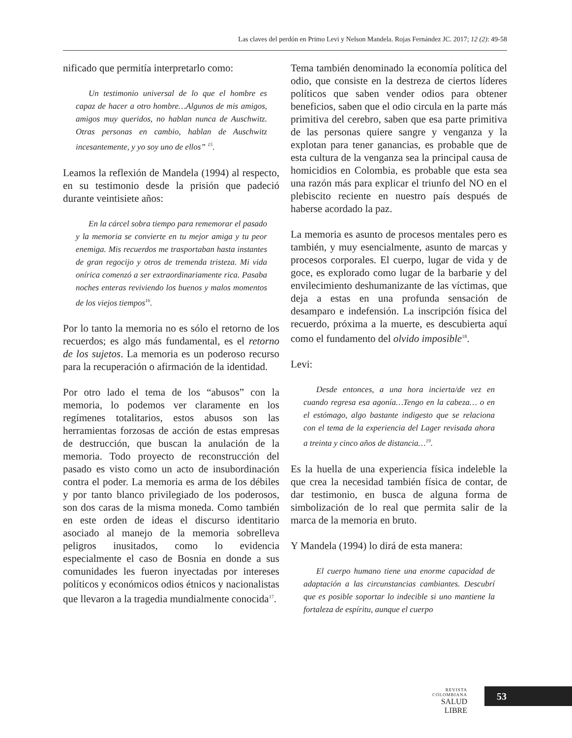Las claves del perdón en Primo Levi y Nelson Mandela. Rojas Fernández JC. 2017; 12 (2): 49-58
nificado que permitía interpretarlo como:
Un testimonio universal de lo que el hombre es capaz de hacer a otro hombre…Algunos de mis amigos, amigos muy queridos, no hablan nunca de Auschwitz. Otras personas en cambio, hablan de Auschwitz incesantemente, y yo soy uno de ellos” <sup>15</sup>.
Leamos la reflexión de Mandela (1994) al respecto, en su testimonio desde la prisión que padeció durante veintisiete años:
En la cárcel sobra tiempo para rememorar el pasado y la memoria se convierte en tu mejor amiga y tu peor enemiga. Mis recuerdos me trasportaban hasta instantes de gran regocijo y otros de tremenda tristeza. Mi vida onírica comenzó a ser extraordinariamente rica. Pasaba noches enteras reviviendo los buenos y malos momentos de los viejos tiempos<sup>16</sup>.
Por lo tanto la memoria no es sólo el retorno de los recuerdos; es algo más fundamental, es el retorno de los sujetos. La memoria es un poderoso recurso para la recuperación o afirmación de la identidad.
Por otro lado el tema de los “abusos” con la memoria, lo podemos ver claramente en los regímenes totalitarios, estos abusos son las herramientas forzosas de acción de estas empresas de destrucción, que buscan la anulación de la memoria. Todo proyecto de reconstrucción del pasado es visto como un acto de insubordinación contra el poder. La memoria es arma de los débiles y por tanto blanco privilegiado de los poderosos, son dos caras de la misma moneda. Como también en este orden de ideas el discurso identitario asociado al manejo de la memoria sobrelleva peligros inusitados, como lo evidencia especialmente el caso de Bosnia en donde a sus comunidades les fueron inyectadas por intereses políticos y económicos odios étnicos y nacionalistas que llevaron a la tragedia mundialmente conocida<sup>17</sup>.
Tema también denominado la economía política del odio, que consiste en la destreza de ciertos líderes políticos que saben vender odios para obtener beneficios, saben que el odio circula en la parte más primitiva del cerebro, saben que esa parte primitiva de las personas quiere sangre y venganza y la explotan para tener ganancias, es probable que de esta cultura de la venganza sea la principal causa de homicidios en Colombia, es probable que esta sea una razón más para explicar el triunfo del NO en el plebiscito reciente en nuestro país después de haberse acordado la paz.
La memoria es asunto de procesos mentales pero es también, y muy esencialmente, asunto de marcas y procesos corporales. El cuerpo, lugar de vida y de goce, es explorado como lugar de la barbarie y del envilecimiento deshumanizante de las víctimas, que deja a estas en una profunda sensación de desamparo e indefensión. La inscripción física del recuerdo, próxima a la muerte, es descubierta aquí como el fundamento del olvido imposible<sup>18</sup>.
Levi:
Desde entonces, a una hora incierta/de vez en cuando regresa esa agonía…Tengo en la cabeza… o en el estómago, algo bastante indigesto que se relaciona con el tema de la experiencia del Lager revisada ahora a treinta y cinco años de distancia…<sup>19</sup>.
Es la huella de una experiencia física indeleble la que crea la necesidad también física de contar, de dar testimonio, en busca de alguna forma de simbolización de lo real que permita salir de la marca de la memoria en bruto.
Y Mandela (1994) lo dirá de esta manera:
El cuerpo humano tiene una enorme capacidad de adaptación a las circunstancias cambiantes. Descubrí que es posible soportar lo indecible si uno mantiene la fortaleza de espíritu, aunque el cuerpo
REVISTA COLOMBIANA
SALUD LIBRE
53